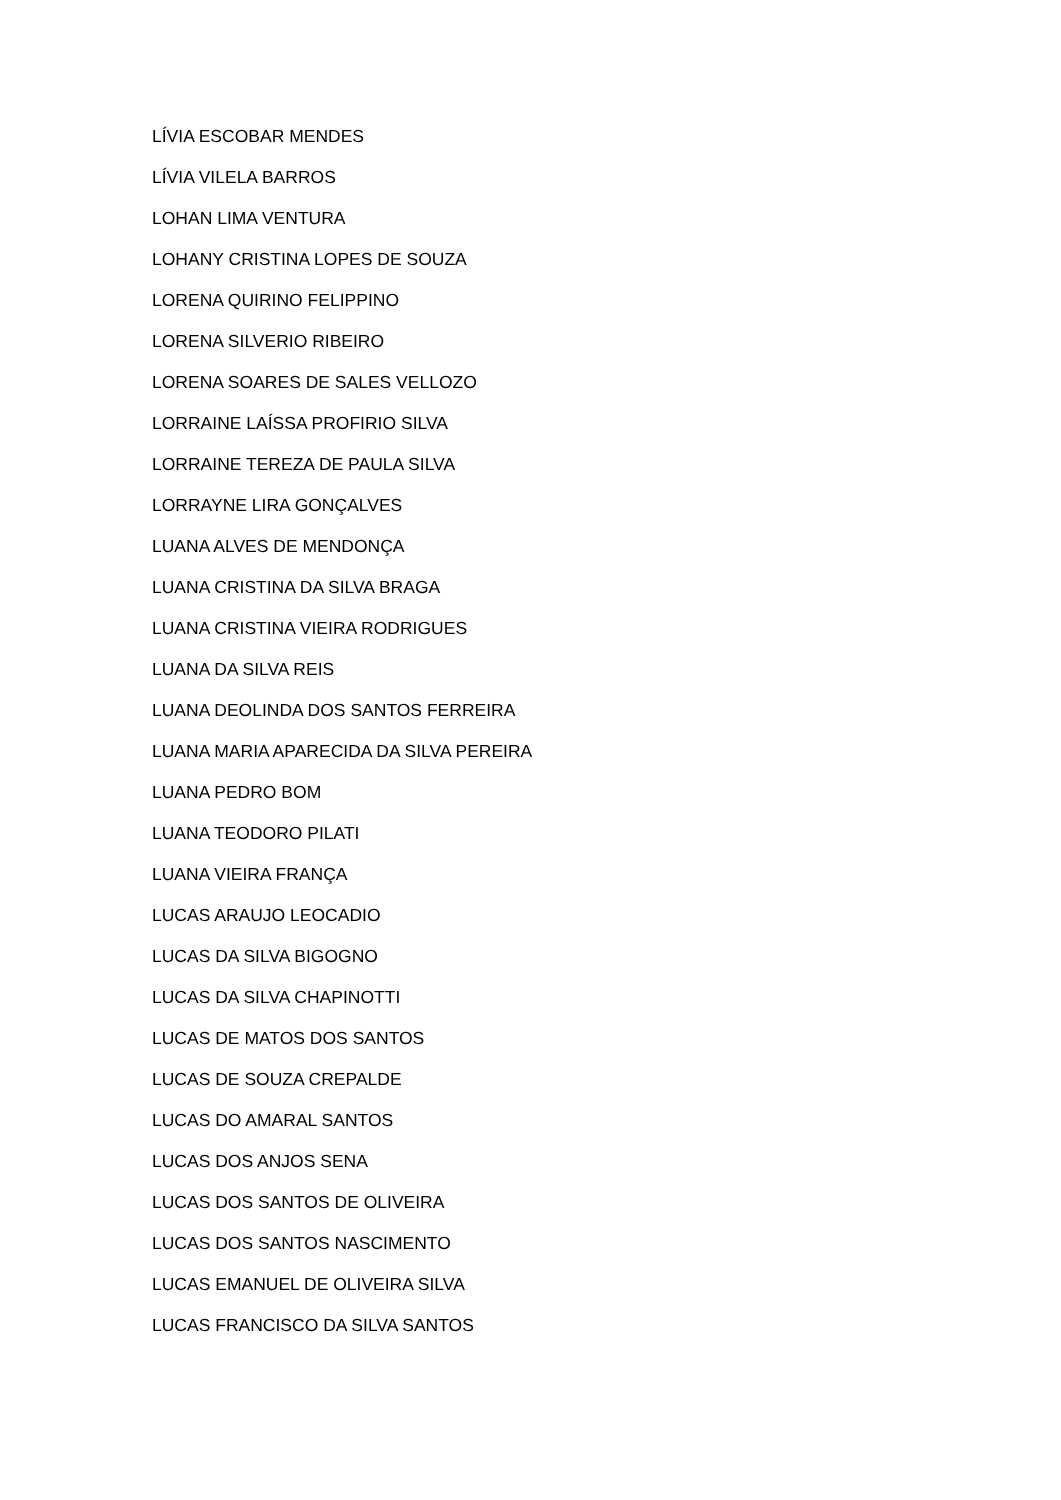LÍVIA ESCOBAR MENDES
LÍVIA VILELA BARROS
LOHAN LIMA VENTURA
LOHANY CRISTINA LOPES DE SOUZA
LORENA QUIRINO FELIPPINO
LORENA SILVERIO RIBEIRO
LORENA SOARES DE SALES VELLOZO
LORRAINE LAÍSSA PROFIRIO SILVA
LORRAINE TEREZA DE PAULA SILVA
LORRAYNE LIRA GONÇALVES
LUANA ALVES DE MENDONÇA
LUANA CRISTINA DA SILVA BRAGA
LUANA CRISTINA VIEIRA RODRIGUES
LUANA DA SILVA REIS
LUANA DEOLINDA DOS SANTOS FERREIRA
LUANA MARIA APARECIDA DA SILVA PEREIRA
LUANA PEDRO BOM
LUANA TEODORO PILATI
LUANA VIEIRA FRANÇA
LUCAS ARAUJO LEOCADIO
LUCAS DA SILVA BIGOGNO
LUCAS DA SILVA CHAPINOTTI
LUCAS DE MATOS DOS SANTOS
LUCAS DE SOUZA CREPALDE
LUCAS DO AMARAL SANTOS
LUCAS DOS ANJOS SENA
LUCAS DOS SANTOS DE OLIVEIRA
LUCAS DOS SANTOS NASCIMENTO
LUCAS EMANUEL DE OLIVEIRA SILVA
LUCAS FRANCISCO DA SILVA SANTOS